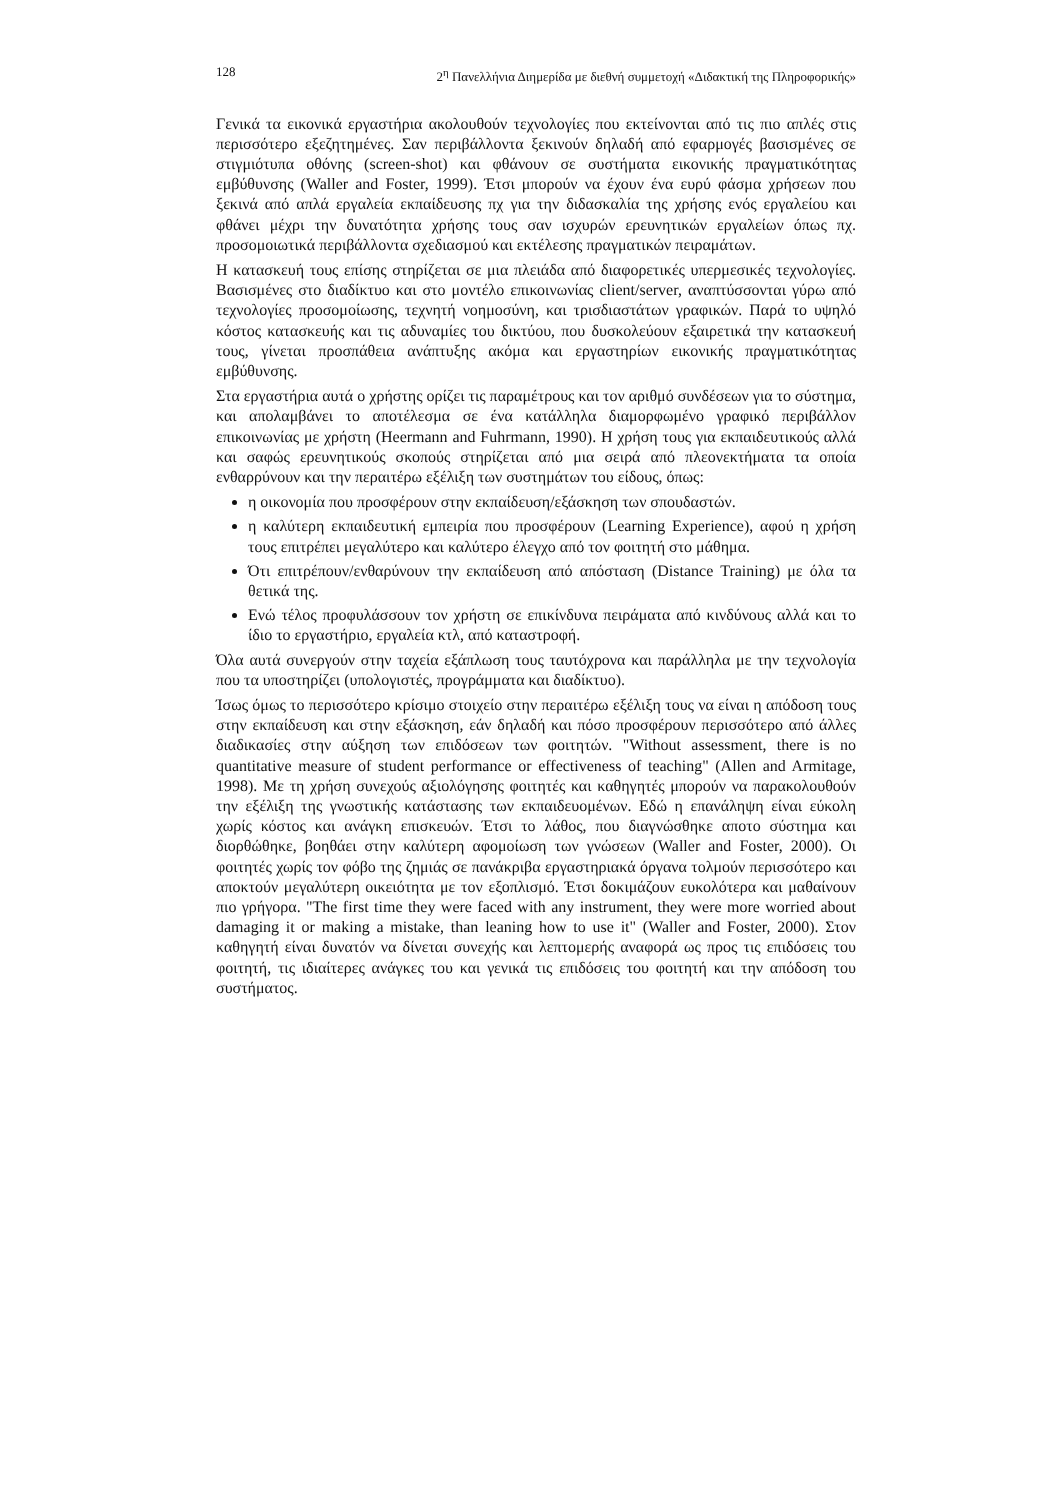128 2<sup>η</sup> Πανελλήνια Διημερίδα με διεθνή συμμετοχή «Διδακτική της Πληροφορικής»
Γενικά τα εικονικά εργαστήρια ακολουθούν τεχνολογίες που εκτείνονται από τις πιο απλές στις περισσότερο εξεζητημένες. Σαν περιβάλλοντα ξεκινούν δηλαδή από εφαρμογές βασισμένες σε στιγμιότυπα οθόνης (screen-shot) και φθάνουν σε συστήματα εικονικής πραγματικότητας εμβύθυνσης (Waller and Foster, 1999). Έτσι μπορούν να έχουν ένα ευρύ φάσμα χρήσεων που ξεκινά από απλά εργαλεία εκπαίδευσης πχ για την διδασκαλία της χρήσης ενός εργαλείου και φθάνει μέχρι την δυνατότητα χρήσης τους σαν ισχυρών ερευνητικών εργαλείων όπως πχ. προσομοιωτικά περιβάλλοντα σχεδιασμού και εκτέλεσης πραγματικών πειραμάτων.
Η κατασκευή τους επίσης στηρίζεται σε μια πλειάδα από διαφορετικές υπερμεσικές τεχνολογίες. Βασισμένες στο διαδίκτυο και στο μοντέλο επικοινωνίας client/server, αναπτύσσονται γύρω από τεχνολογίες προσομοίωσης, τεχνητή νοημοσύνη, και τρισδιαστάτων γραφικών. Παρά το υψηλό κόστος κατασκευής και τις αδυναμίες του δικτύου, που δυσκολεύουν εξαιρετικά την κατασκευή τους, γίνεται προσπάθεια ανάπτυξης ακόμα και εργαστηρίων εικονικής πραγματικότητας εμβύθυνσης.
Στα εργαστήρια αυτά ο χρήστης ορίζει τις παραμέτρους και τον αριθμό συνδέσεων για το σύστημα, και απολαμβάνει το αποτέλεσμα σε ένα κατάλληλα διαμορφωμένο γραφικό περιβάλλον επικοινωνίας με χρήστη (Heermann and Fuhrmann, 1990). Η χρήση τους για εκπαιδευτικούς αλλά και σαφώς ερευνητικούς σκοπούς στηρίζεται από μια σειρά από πλεονεκτήματα τα οποία ενθαρρύνουν και την περαιτέρω εξέλιξη των συστημάτων του είδους, όπως:
η οικονομία που προσφέρουν στην εκπαίδευση/εξάσκηση των σπουδαστών.
η καλύτερη εκπαιδευτική εμπειρία που προσφέρουν (Learning Experience), αφού η χρήση τους επιτρέπει μεγαλύτερο και καλύτερο έλεγχο από τον φοιτητή στο μάθημα.
Ότι επιτρέπουν/ενθαρύνουν την εκπαίδευση από απόσταση (Distance Training) με όλα τα θετικά της.
Ενώ τέλος προφυλάσσουν τον χρήστη σε επικίνδυνα πειράματα από κινδύνους αλλά και το ίδιο το εργαστήριο, εργαλεία κτλ, από καταστροφή.
Όλα αυτά συνεργούν στην ταχεία εξάπλωση τους ταυτόχρονα και παράλληλα με την τεχνολογία που τα υποστηρίζει (υπολογιστές, προγράμματα και διαδίκτυο).
Ίσως όμως το περισσότερο κρίσιμο στοιχείο στην περαιτέρω εξέλιξη τους να είναι η απόδοση τους στην εκπαίδευση και στην εξάσκηση, εάν δηλαδή και πόσο προσφέρουν περισσότερο από άλλες διαδικασίες στην αύξηση των επιδόσεων των φοιτητών. "Without assessment, there is no quantitative measure of student performance or effectiveness of teaching" (Allen and Armitage, 1998). Με τη χρήση συνεχούς αξιολόγησης φοιτητές και καθηγητές μπορούν να παρακολουθούν την εξέλιξη της γνωστικής κατάστασης των εκπαιδευομένων. Εδώ η επανάληψη είναι εύκολη χωρίς κόστος και ανάγκη επισκευών. Έτσι το λάθος, που διαγνώσθηκε αποτο σύστημα και διορθώθηκε, βοηθάει στην καλύτερη αφομοίωση των γνώσεων (Waller and Foster, 2000). Οι φοιτητές χωρίς τον φόβο της ζημιάς σε πανάκριβα εργαστηριακά όργανα τολμούν περισσότερο και αποκτούν μεγαλύτερη οικειότητα με τον εξοπλισμό. Έτσι δοκιμάζουν ευκολότερα και μαθαίνουν πιο γρήγορα. "The first time they were faced with any instrument, they were more worried about damaging it or making a mistake, than leaning how to use it" (Waller and Foster, 2000). Στον καθηγητή είναι δυνατόν να δίνεται συνεχής και λεπτομερής αναφορά ως προς τις επιδόσεις του φοιτητή, τις ιδιαίτερες ανάγκες του και γενικά τις επιδόσεις του φοιτητή και την απόδοση του συστήματος.